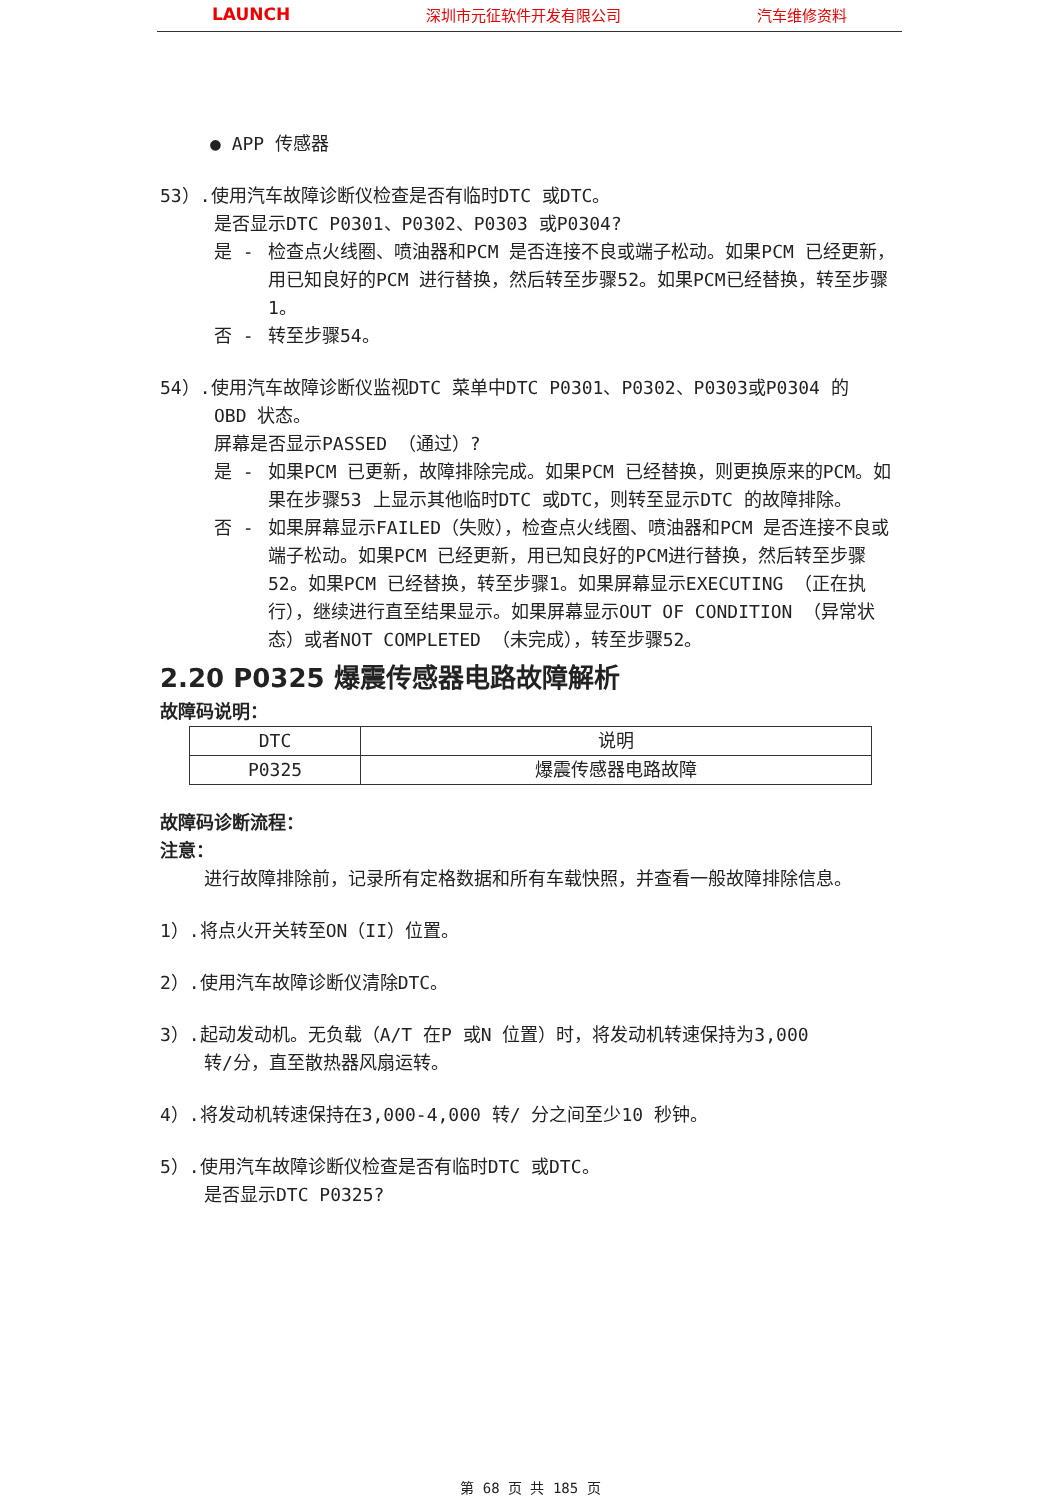LAUNCH 深圳市元征软件开发有限公司 汽车维修资料
● APP 传感器
53）.使用汽车故障诊断仪检查是否有临时DTC 或DTC。
是否显示DTC P0301、P0302、P0303 或P0304?
是 - 检查点火线圈、喷油器和PCM 是否连接不良或端子松动。如果PCM 已经更新，用已知良好的PCM 进行替换，然后转至步骤52。如果PCM已经替换，转至步骤1。
否 - 转至步骤54。
54）.使用汽车故障诊断仪监视DTC 菜单中DTC P0301、P0302、P0303或P0304 的
OBD 状态。
屏幕是否显示PASSED （通过）?
是 - 如果PCM 已更新，故障排除完成。如果PCM 已经替换，则更换原来的PCM。如果在步骤53 上显示其他临时DTC 或DTC，则转至显示DTC 的故障排除。
否 - 如果屏幕显示FAILED（失败），检查点火线圈、喷油器和PCM 是否连接不良或端子松动。如果PCM 已经更新，用已知良好的PCM进行替换，然后转至步骤52。如果PCM 已经替换，转至步骤1。如果屏幕显示EXECUTING （正在执行），继续进行直至结果显示。如果屏幕显示OUT OF CONDITION （异常状态）或者NOT COMPLETED （未完成），转至步骤52。
2.20 P0325 爆震传感器电路故障解析
故障码说明：
| DTC | 说明 |
| P0325 | 爆震传感器电路故障 |
故障码诊断流程：
注意：
进行故障排除前，记录所有定格数据和所有车载快照，并查看一般故障排除信息。
1）.将点火开关转至ON（II）位置。
2）.使用汽车故障诊断仪清除DTC。
3）.起动发动机。无负载（A/T 在P 或N 位置）时，将发动机转速保持为3,000
转/分，直至散热器风扇运转。
4）.将发动机转速保持在3,000-4,000 转/ 分之间至少10 秒钟。
5）.使用汽车故障诊断仪检查是否有临时DTC 或DTC。
是否显示DTC P0325?
第 68 页 共 185 页